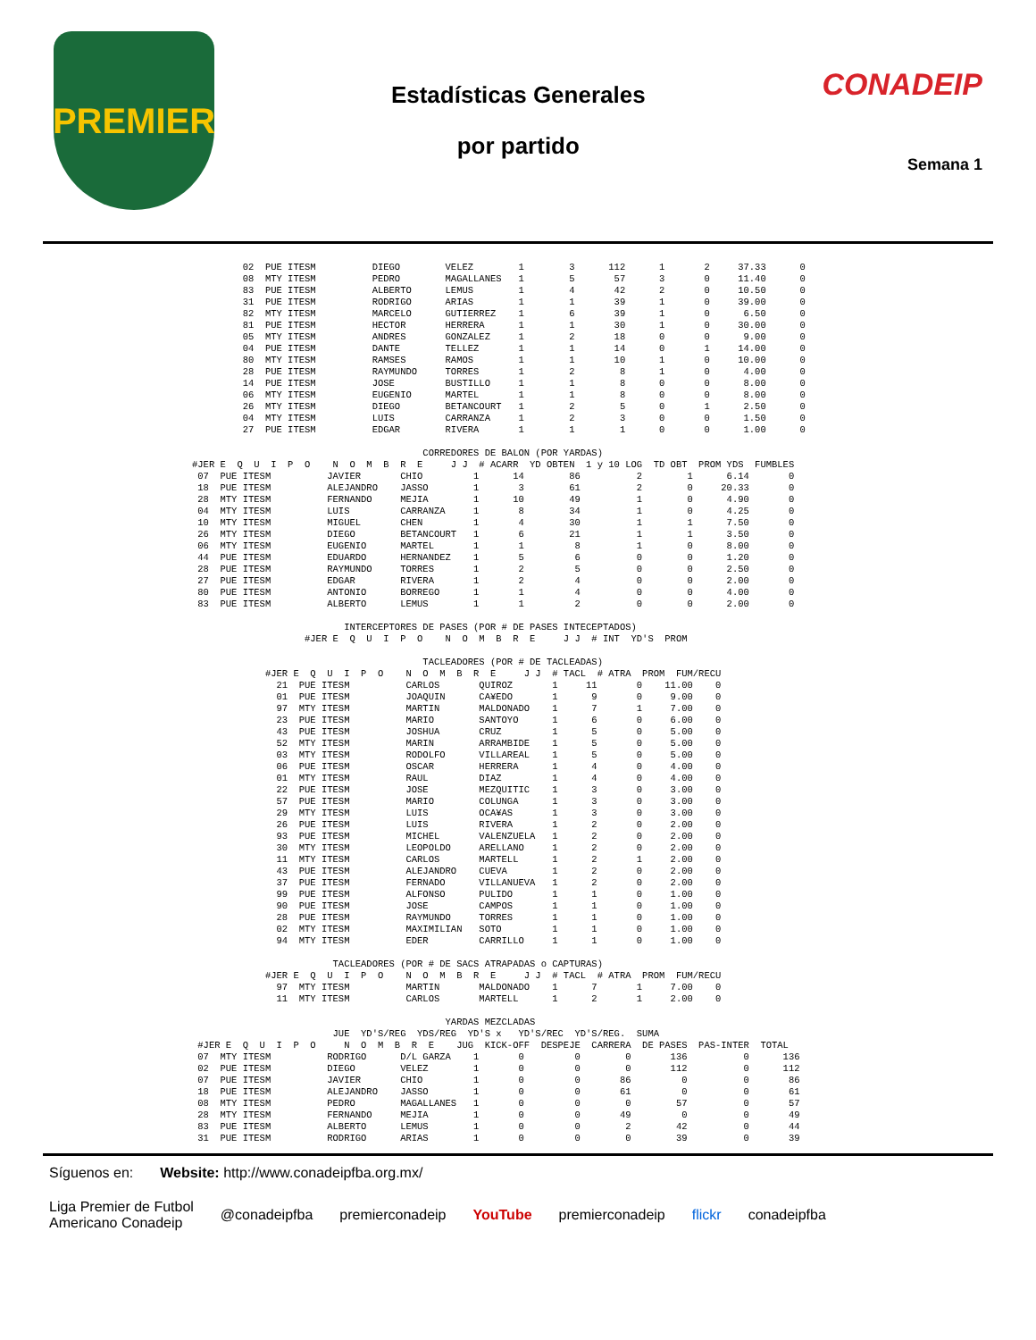PREMIER
Estadísticas Generales
por partido
CONADEIP
Semana 1
         02  PUE ITESM          DIEGO        VELEZ        1        3      112      1       2     37.33      0
         08  MTY ITESM          PEDRO        MAGALLANES   1        5       57      3       0     11.40      0
         83  PUE ITESM          ALBERTO      LEMUS        1        4       42      2       0     10.50      0
         31  PUE ITESM          RODRIGO      ARIAS        1        1       39      1       0     39.00      0
         82  MTY ITESM          MARCELO      GUTIERREZ    1        6       39      1       0      6.50      0
         81  PUE ITESM          HECTOR       HERRERA      1        1       30      1       0     30.00      0
         05  MTY ITESM          ANDRES       GONZALEZ     1        2       18      0       0      9.00      0
         04  PUE ITESM          DANTE        TELLEZ       1        1       14      0       1     14.00      0
         80  MTY ITESM          RAMSES       RAMOS        1        1       10      1       0     10.00      0
         28  PUE ITESM          RAYMUNDO     TORRES       1        2        8      1       0      4.00      0
         14  PUE ITESM          JOSE         BUSTILLO     1        1        8      0       0      8.00      0
         06  MTY ITESM          EUGENIO      MARTEL       1        1        8      0       0      8.00      0
         26  MTY ITESM          DIEGO        BETANCOURT   1        2        5      0       1      2.50      0
         04  MTY ITESM          LUIS         CARRANZA     1        2        3      0       0      1.50      0
         27  PUE ITESM          EDGAR        RIVERA       1        1        1      0       0      1.00      0

                                         CORREDORES DE BALON (POR YARDAS)
#JER E  Q  U  I  P  O    N  O  M  B  R  E     J J  # ACARR  YD OBTEN  1 y 10 LOG  TD OBT  PROM YDS  FUMBLES
 07  PUE ITESM          JAVIER       CHIO         1      14        86          2        1      6.14       0
 18  PUE ITESM          ALEJANDRO    JASSO        1       3        61          2        0     20.33       0
 28  MTY ITESM          FERNANDO     MEJIA        1      10        49          1        0      4.90       0
 04  MTY ITESM          LUIS         CARRANZA     1       8        34          1        0      4.25       0
 10  MTY ITESM          MIGUEL       CHEN         1       4        30          1        1      7.50       0
 26  MTY ITESM          DIEGO        BETANCOURT   1       6        21          1        1      3.50       0
 06  MTY ITESM          EUGENIO      MARTEL       1       1         8          1        0      8.00       0
 44  PUE ITESM          EDUARDO      HERNANDEZ    1       5         6          0        0      1.20       0
 28  PUE ITESM          RAYMUNDO     TORRES       1       2         5          0        0      2.50       0
 27  PUE ITESM          EDGAR        RIVERA       1       2         4          0        0      2.00       0
 80  PUE ITESM          ANTONIO      BORREGO      1       1         4          0        0      4.00       0
 83  PUE ITESM          ALBERTO      LEMUS        1       1         2          0        0      2.00       0

                           INTERCEPTORES DE PASES (POR # DE PASES INTECEPTADOS)
                    #JER E  Q  U  I  P  O    N  O  M  B  R  E     J J  # INT  YD'S  PROM

                                         TACLEADORES (POR # DE TACLEADAS)
             #JER E  Q  U  I  P  O    N  O  M  B  R  E     J J  # TACL  # ATRA  PROM  FUM/RECU
               21  PUE ITESM          CARLOS       QUIROZ       1     11       0    11.00    0
               01  PUE ITESM          JOAQUIN      CA¥EDO       1      9       0     9.00    0
               97  MTY ITESM          MARTIN       MALDONADO    1      7       1     7.00    0
               23  PUE ITESM          MARIO        SANTOYO      1      6       0     6.00    0
               43  PUE ITESM          JOSHUA       CRUZ         1      5       0     5.00    0
               52  MTY ITESM          MARIN        ARRAMBIDE    1      5       0     5.00    0
               03  MTY ITESM          RODOLFO      VILLAREAL    1      5       0     5.00    0
               06  PUE ITESM          OSCAR        HERRERA      1      4       0     4.00    0
               01  MTY ITESM          RAUL         DIAZ         1      4       0     4.00    0
               22  PUE ITESM          JOSE         MEZQUITIC    1      3       0     3.00    0
               57  PUE ITESM          MARIO        COLUNGA      1      3       0     3.00    0
               29  MTY ITESM          LUIS         OCA¥AS       1      3       0     3.00    0
               26  PUE ITESM          LUIS         RIVERA       1      2       0     2.00    0
               93  PUE ITESM          MICHEL       VALENZUELA   1      2       0     2.00    0
               30  MTY ITESM          LEOPOLDO     ARELLANO     1      2       0     2.00    0
               11  MTY ITESM          CARLOS       MARTELL      1      2       1     2.00    0
               43  PUE ITESM          ALEJANDRO    CUEVA        1      2       0     2.00    0
               37  PUE ITESM          FERNADO      VILLANUEVA   1      2       0     2.00    0
               99  PUE ITESM          ALFONSO      PULIDO       1      1       0     1.00    0
               90  PUE ITESM          JOSE         CAMPOS       1      1       0     1.00    0
               28  PUE ITESM          RAYMUNDO     TORRES       1      1       0     1.00    0
               02  MTY ITESM          MAXIMILIAN   SOTO         1      1       0     1.00    0
               94  MTY ITESM          EDER         CARRILLO     1      1       0     1.00    0

                         TACLEADORES (POR # DE SACS ATRAPADAS o CAPTURAS)
             #JER E  Q  U  I  P  O    N  O  M  B  R  E     J J  # TACL  # ATRA  PROM  FUM/RECU
               97  MTY ITESM          MARTIN       MALDONADO    1      7       1     7.00    0
               11  MTY ITESM          CARLOS       MARTELL      1      2       1     2.00    0

                                             YARDAS MEZCLADAS
                         JUE  YD'S/REG  YDS/REG  YD'S x   YD'S/REC  YD'S/REG.  SUMA
 #JER E  Q  U  I  P  O     N  O  M  B  R  E    JUG  KICK-OFF  DESPEJE  CARRERA  DE PASES  PAS-INTER  TOTAL
 07  MTY ITESM          RODRIGO      D/L GARZA    1       0         0        0       136          0      136
 02  PUE ITESM          DIEGO        VELEZ        1       0         0        0       112          0      112
 07  PUE ITESM          JAVIER       CHIO         1       0         0       86         0          0       86
 18  PUE ITESM          ALEJANDRO    JASSO        1       0         0       61         0          0       61
 08  MTY ITESM          PEDRO        MAGALLANES   1       0         0        0        57          0       57
 28  MTY ITESM          FERNANDO     MEJIA        1       0         0       49         0          0       49
 83  PUE ITESM          ALBERTO      LEMUS        1       0         0        2        42          0       44
 31  PUE ITESM          RODRIGO      ARIAS        1       0         0        0        39          0       39
Síguenos en: Website: http://www.conadeipfba.org.mx/
Liga Premier de Futbol
Americano Conadeip @conadeipfba premierconadeip YouTube premierconadeip flickr conadeipfba